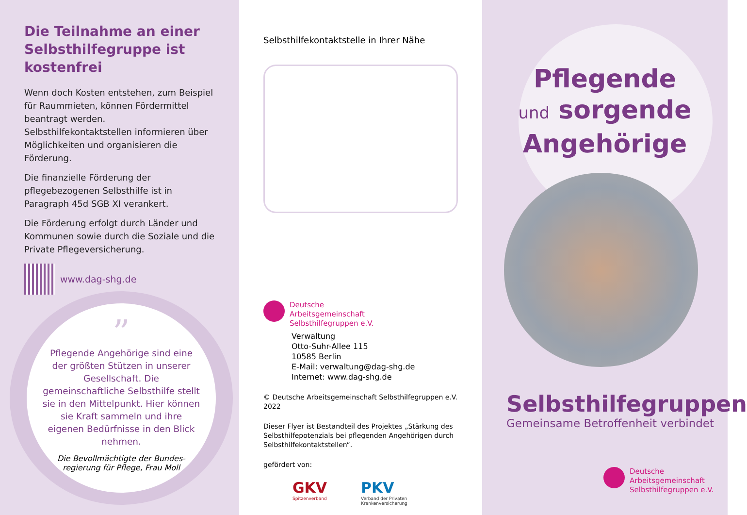Die Teilnahme an einer Selbsthilfegruppe ist kostenfrei
Wenn doch Kosten entstehen, zum Beispiel für Raummieten, können Fördermittel bean­tragt werden. Selbsthilfekontaktstellen informieren über Möglichkeiten und organi­sieren die Förderung.
Die finanzielle Förderung der pflegebezoge­nen Selbsthilfe ist in Paragraph 45d SGB XI verankert.
Die Förderung erfolgt durch Länder und Kommunen sowie durch die Soziale und die Private Pflegeversicherung.
www.dag-shg.de
”
Pflegende Angehörige sind eine der größten Stützen in unserer Gesellschaft. Die gemeinschaftliche Selbsthilfe stellt sie in den Mittelpunkt. Hier können sie Kraft sammeln und ihre eigenen Bedürfnisse in den Blick nehmen.
Die Bevollmächtigte der Bundes­regierung für Pflege, Frau Moll
Selbsthilfekontaktstelle in Ihrer Nähe
Deutsche
Arbeitsgemeinschaft
Selbsthilfegruppen e.V.
Verwaltung
Otto-Suhr-Allee 115
10585 Berlin
E-Mail: verwaltung@dag-shg.de
Internet: www.dag-shg.de
© Deutsche Arbeitsgemeinschaft Selbsthilfegruppen e.V. 2022
Dieser Flyer ist Bestandteil des Projektes „Stärkung des Selbsthilfepotenzials bei pflegenden Angehörigen durch Selbsthilfekontaktstellen“.
gefördert von:
GKV
Spitzenverband
PKV
Verband der Privaten
Krankenversicherung
Pflegende
und sorgende
Angehörige
Selbsthilfegruppen
Gemeinsame Betroffenheit verbindet
Deutsche
Arbeitsgemeinschaft
Selbsthilfegruppen e.V.